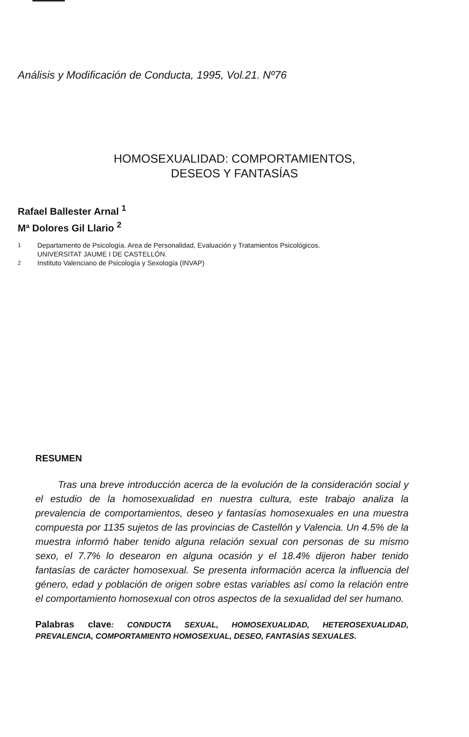Análisis y Modificación de Conducta, 1995, Vol.21. Nº76
HOMOSEXUALIDAD: COMPORTAMIENTOS,
DESEOS Y FANTASÍAS
Rafael Ballester Arnal <sup>1</sup>
Mª Dolores Gil Llario <sup>2</sup>
<sup>1</sup> Departamento de Psicología. Area de Personalidad, Evaluación y Tratamientos Psicológicos.
UNIVERSITAT JAUME I DE CASTELLÓN.
<sup>2</sup> Instituto Valenciano de Psicología y Sexología (INVAP)
RESUMEN
Tras una breve introducción acerca de la evolución de la consideración social y el estudio de la homosexualidad en nuestra cultura, este trabajo analiza la prevalencia de comportamientos, deseo y fantasías homosexuales en una muestra compuesta por 1135 sujetos de las provincias de Castellón y Valencia. Un 4.5% de la muestra informó haber tenido alguna relación sexual con personas de su mismo sexo, el 7.7% lo desearon en alguna ocasión y el 18.4% dijeron haber tenido fantasías de carácter homosexual. Se presenta información acerca la influencia del género, edad y población de origen sobre estas variables así como la relación entre el comportamiento homosexual con otros aspectos de la sexualidad del ser humano.
Palabras clave: CONDUCTA SEXUAL, HOMOSEXUALIDAD, HETEROSEXUALIDAD, PREVALENCIA, COMPORTAMIENTO HOMOSEXUAL, DESEO, FANTASÍAS SEXUALES.